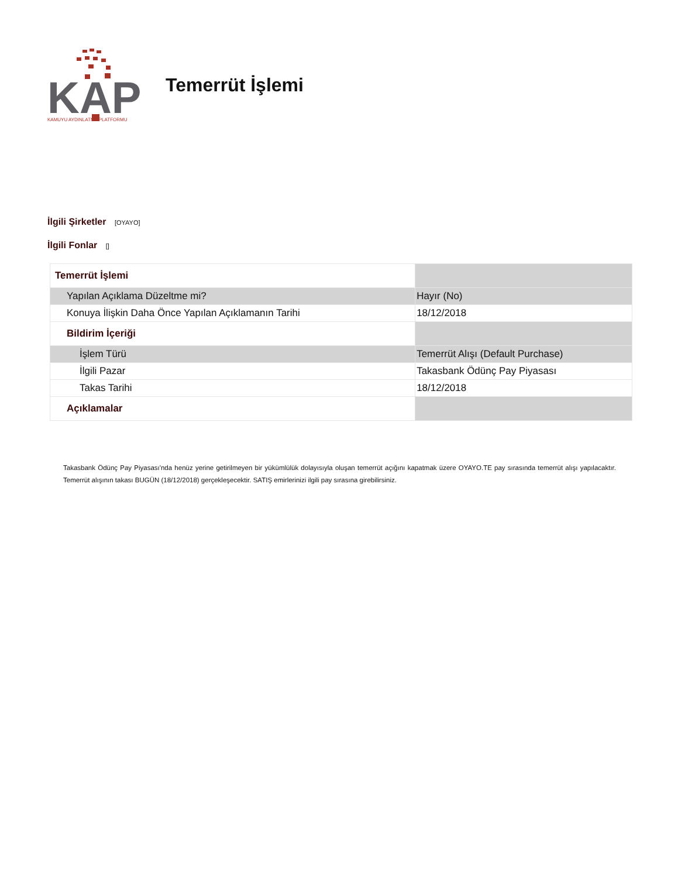KAP
KAMUYU AYDINLATMA PLATFORMU
Temerrüt İşlemi
İlgili Şirketler [OYAYO]
İlgili Fonlar []
| Temerrüt İşlemi | |
| Yapılan Açıklama Düzeltme mi? | Hayır (No) |
| Konuya İlişkin Daha Önce Yapılan Açıklamanın Tarihi | 18/12/2018 |
| Bildirim İçeriği | |
| İşlem Türü | Temerrüt Alışı (Default Purchase) |
| İlgili Pazar | Takasbank Ödünç Pay Piyasası |
| Takas Tarihi | 18/12/2018 |
| Açıklamalar | |
Takasbank Ödünç Pay Piyasası'nda henüz yerine getirilmeyen bir yükümlülük dolayısıyla oluşan temerrüt açığını kapatmak üzere OYAYO.TE pay sırasında temerrüt alışı yapılacaktır. Temerrüt alışının takası BUGÜN (18/12/2018) gerçekleşecektir. SATIŞ emirlerinizi ilgili pay sırasına girebilirsiniz.